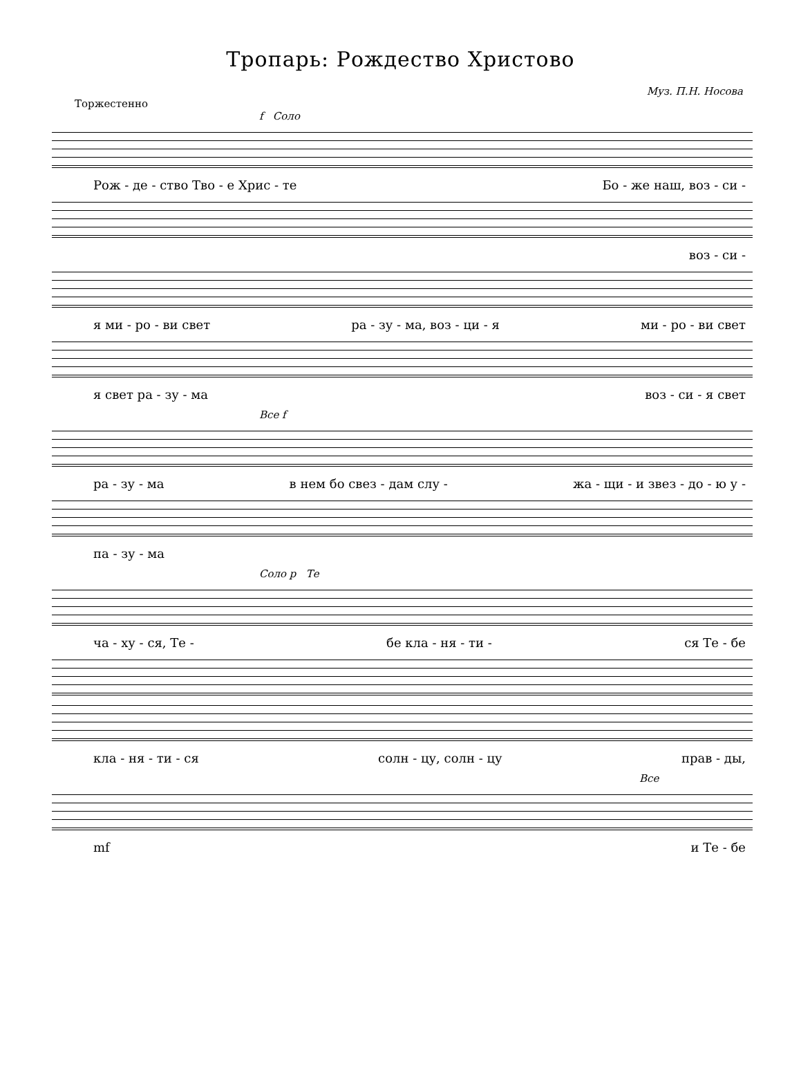Тропарь: Рождество Христово
Муз. П.Н. Носова
Торжестенно
f Соло
Рож - де - ство Тво - е Хрис - те Бо - же наш, воз - си -
воз - си -
я ми - ро - ви свет ра - зу - ма, воз - ци - я ми - ро - ви свет
я свет ра - зу - ма воз - си - я свет
Все f
ра - зу - ма в нем бо свез - дам слу - жа - щи - и звез - до - ю у -
па - зу - ма
Соло p Те
ча - ху - ся, Те - бе кла - ня - ти - ся Те - бе
кла - ня - ти - ся солн - цу, солн - цу прав - ды,
Все
mf и Те - бе